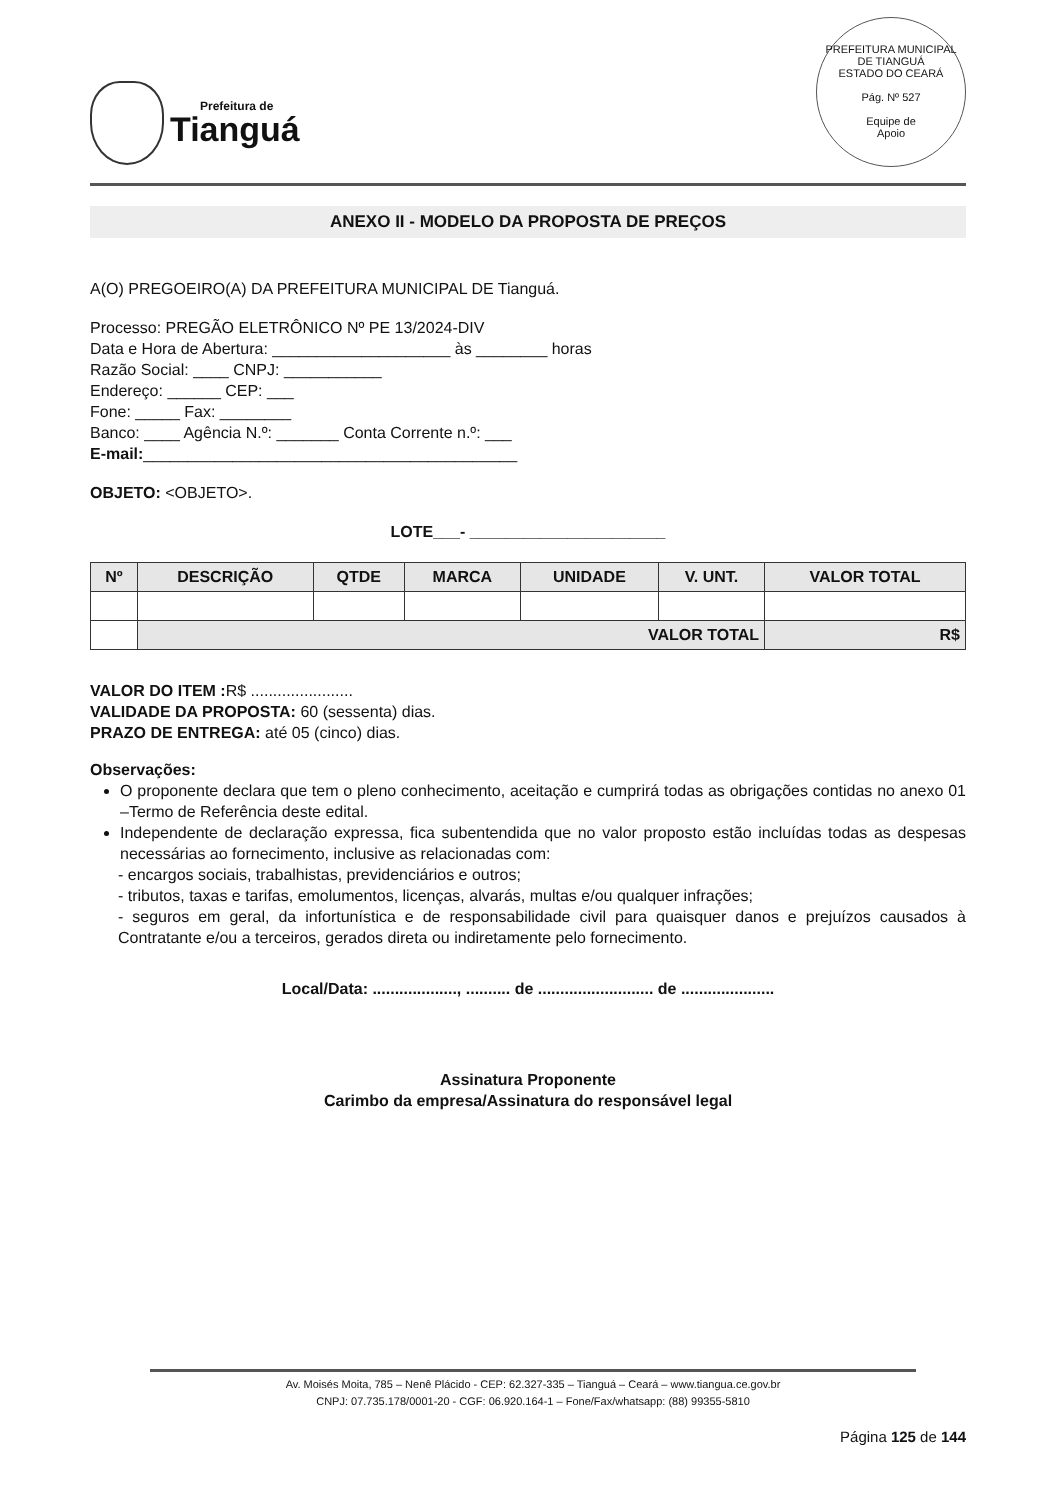Prefeitura de
Tianguá
PREFEITURA MUNICIPAL DE TIANGUÁ
ESTADO DO CEARÁ
Pág. Nº 527
Equipe de
Apoio
ANEXO II - MODELO DA PROPOSTA DE PREÇOS
A(O) PREGOEIRO(A) DA PREFEITURA MUNICIPAL DE Tianguá.
Processo: PREGÃO ELETRÔNICO Nº PE 13/2024-DIV
Data e Hora de Abertura: ____________________ às ________ horas
Razão Social: ____ CNPJ: ___________
Endereço: ______ CEP: ___
Fone: _____ Fax: ________
Banco: ____ Agência N.º: _______ Conta Corrente n.º: ___
E-mail:__________________________________________
OBJETO: <OBJETO>.
LOTE___- ______________________
| Nº | DESCRIÇÃO | QTDE | MARCA | UNIDADE | V. UNT. | VALOR TOTAL |
| --- | --- | --- | --- | --- | --- | --- |
| | VALOR TOTAL | | | | | R$ |
VALOR DO ITEM : R$ .......................
VALIDADE DA PROPOSTA: 60 (sessenta) dias.
PRAZO DE ENTREGA: até 05 (cinco) dias.
Observações:
O proponente declara que tem o pleno conhecimento, aceitação e cumprirá todas as obrigações contidas no anexo 01 –Termo de Referência deste edital.
Independente de declaração expressa, fica subentendida que no valor proposto estão incluídas todas as despesas necessárias ao fornecimento, inclusive as relacionadas com:
- encargos sociais, trabalhistas, previdenciários e outros;
- tributos, taxas e tarifas, emolumentos, licenças, alvarás, multas e/ou qualquer infrações;
- seguros em geral, da infortunística e de responsabilidade civil para quaisquer danos e prejuízos causados à Contratante e/ou a terceiros, gerados direta ou indiretamente pelo fornecimento.
Local/Data: ..................., .......... de .......................... de .....................
Assinatura Proponente
Carimbo da empresa/Assinatura do responsável legal
Av. Moisés Moita, 785 – Nenê Plácido - CEP: 62.327-335 – Tianguá – Ceará – www.tiangua.ce.gov.br
CNPJ: 07.735.178/0001-20 - CGF: 06.920.164-1 – Fone/Fax/whatsapp: (88) 99355-5810
Página 125 de 144